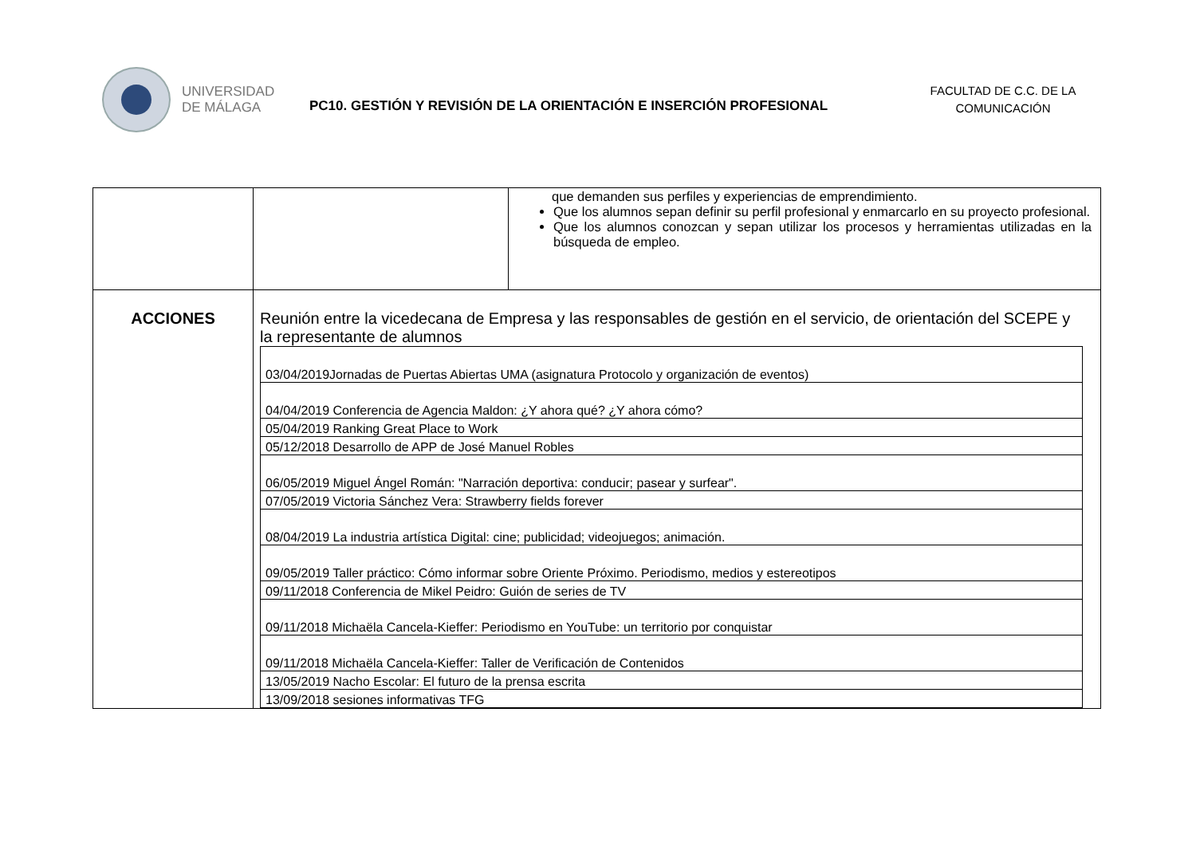UNIVERSIDAD
DE MÁLAGA
PC10. GESTIÓN Y REVISIÓN DE LA ORIENTACIÓN E INSERCIÓN PROFESIONAL
FACULTAD DE C.C. DE LA COMUNICACIÓN
| | | que demanden sus perfiles y experiencias de emprendimiento. Que los alumnos sepan definir su perfil profesional y enmarcarlo en su proyecto profesional. Que los alumnos conozcan y sepan utilizar los procesos y herramientas utilizadas en la búsqueda de empleo. |
| ACCIONES | Reunión entre la vicedecana de Empresa y las responsables de gestión en el servicio, de orientación del SCEPE y la representante de alumnos / 03/04/2019Jornadas de Puertas Abiertas UMA (asignatura Protocolo y organización de eventos) / / 04/04/2019 Conferencia de Agencia Maldon: ¿Y ahora qué? ¿Y ahora cómo? / / 05/04/2019 Ranking Great Place to Work / / 05/12/2018 Desarrollo de APP de José Manuel Robles / / 06/05/2019 Miguel Ángel Román: "Narración deportiva: conducir; pasear y surfear". / / 07/05/2019 Victoria Sánchez Vera: Strawberry fields forever / / 08/04/2019 La industria artística Digital: cine; publicidad; videojuegos; animación. / / 09/05/2019 Taller práctico: Cómo informar sobre Oriente Próximo. Periodismo, medios y estereotipos / / 09/11/2018 Conferencia de Mikel Peidro: Guión de series de TV / / 09/11/2018 Michaëla Cancela-Kieffer: Periodismo en YouTube: un territorio por conquistar / / 09/11/2018 Michaëla Cancela-Kieffer: Taller de Verificación de Contenidos / / 13/05/2019 Nacho Escolar: El futuro de la prensa escrita / / 13/09/2018 sesiones informativas TFG / | |